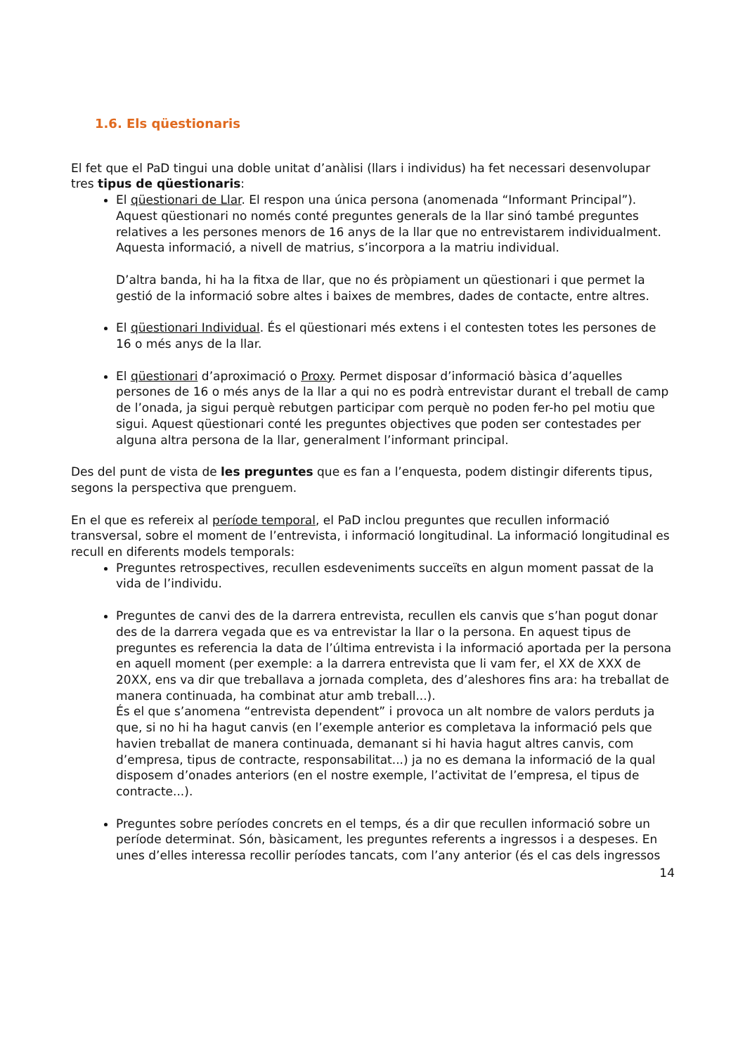1.6. Els qüestionaris
El fet que el PaD tingui una doble unitat d’anàlisi (llars i individus) ha fet necessari desenvolupar tres tipus de qüestionaris:
El qüestionari de Llar. El respon una única persona (anomenada “Informant Principal”). Aquest qüestionari no només conté preguntes generals de la llar sinó també preguntes relatives a les persones menors de 16 anys de la llar que no entrevistarem individualment. Aquesta informació, a nivell de matrius, s’incorpora a la matriu individual.
D’altra banda, hi ha la fitxa de llar, que no és pròpiament un qüestionari i que permet la gestió de la informació sobre altes i baixes de membres, dades de contacte, entre altres.
El qüestionari Individual. És el qüestionari més extens i el contesten totes les persones de 16 o més anys de la llar.
El qüestionari d’aproximació o Proxy. Permet disposar d’informació bàsica d’aquelles persones de 16 o més anys de la llar a qui no es podrà entrevistar durant el treball de camp de l’onada, ja sigui perquè rebutgen participar com perquè no poden fer-ho pel motiu que sigui. Aquest qüestionari conté les preguntes objectives que poden ser contestades per alguna altra persona de la llar, generalment l’informant principal.
Des del punt de vista de les preguntes que es fan a l’enquesta, podem distingir diferents tipus, segons la perspectiva que prenguem.
En el que es refereix al període temporal, el PaD inclou preguntes que recullen informació transversal, sobre el moment de l’entrevista, i informació longitudinal. La informació longitudinal es recull en diferents models temporals:
Preguntes retrospectives, recullen esdeveniments succeïts en algun moment passat de la vida de l’individu.
Preguntes de canvi des de la darrera entrevista, recullen els canvis que s’han pogut donar des de la darrera vegada que es va entrevistar la llar o la persona. En aquest tipus de preguntes es referencia la data de l’última entrevista i la informació aportada per la persona en aquell moment (per exemple: a la darrera entrevista que li vam fer, el XX de XXX de 20XX, ens va dir que treballava a jornada completa, des d’aleshores fins ara: ha treballat de manera continuada, ha combinat atur amb treball...).
És el que s’anomena “entrevista dependent” i provoca un alt nombre de valors perduts ja que, si no hi ha hagut canvis (en l’exemple anterior es completava la informació pels que havien treballat de manera continuada, demanant si hi havia hagut altres canvis, com d’empresa, tipus de contracte, responsabilitat...) ja no es demana la informació de la qual disposem d’onades anteriors (en el nostre exemple, l’activitat de l’empresa, el tipus de contracte...).
Preguntes sobre períodes concrets en el temps, és a dir que recullen informació sobre un període determinat. Són, bàsicament, les preguntes referents a ingressos i a despeses. En unes d’elles interessa recollir períodes tancats, com l’any anterior (és el cas dels ingressos
14